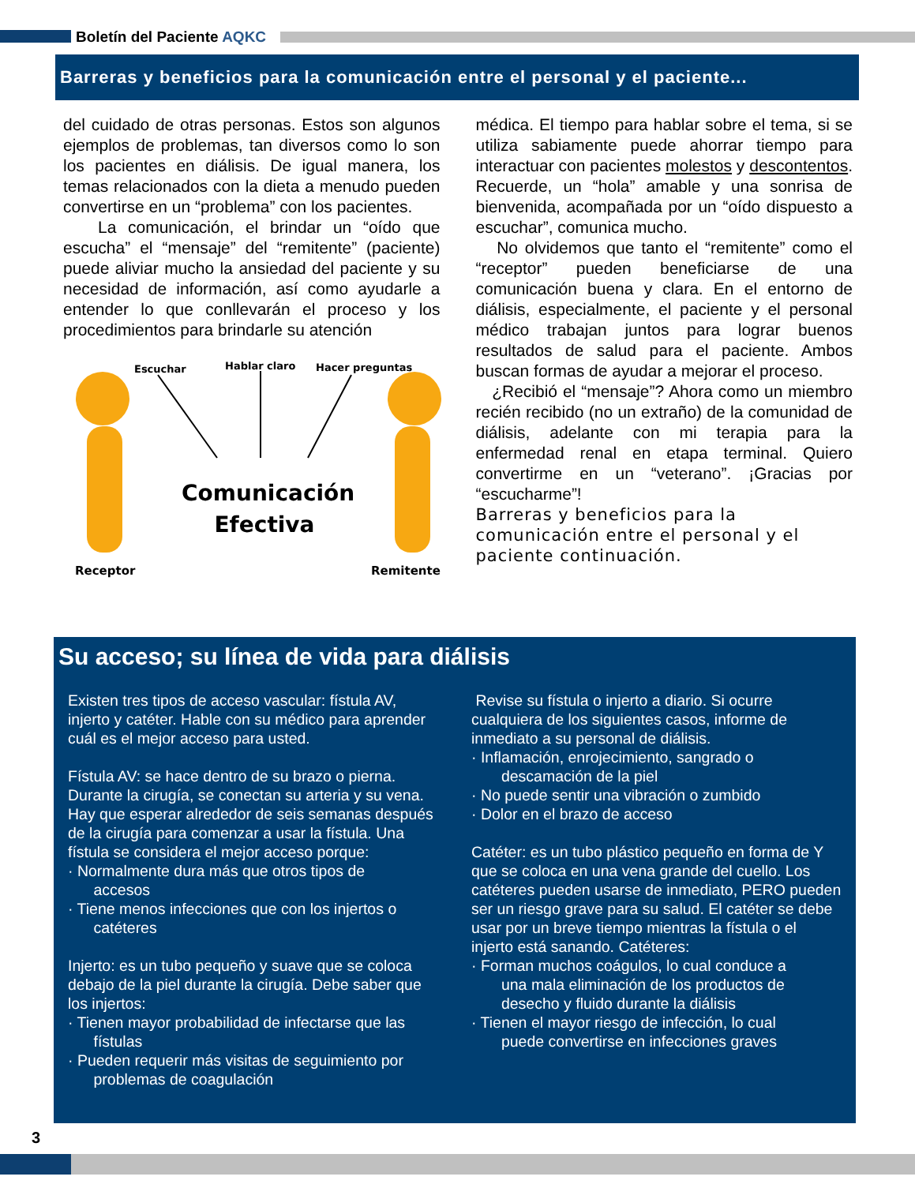Boletín del Paciente AQKC
Barreras y beneficios para la comunicación entre el personal y el paciente...
del cuidado de otras personas. Estos son algunos ejemplos de problemas, tan diversos como lo son los pacientes en diálisis. De igual manera, los temas relacionados con la dieta a menudo pueden convertirse en un “problema” con los pacientes.
La comunicación, el brindar un “oído que escucha” el “mensaje” del “remitente” (paciente) puede aliviar mucho la ansiedad del paciente y su necesidad de información, así como ayudarle a entender lo que conllevarán el proceso y los procedimientos para brindarle su atención
Escuchar Hablar claro Hacer preguntas
Comunicación Efectiva
Receptor Remitente
médica. El tiempo para hablar sobre el tema, si se utiliza sabiamente puede ahorrar tiempo para interactuar con pacientes molestos y descontentos. Recuerde, un “hola” amable y una sonrisa de bienvenida, acompañada por un “oído dispuesto a escuchar”, comunica mucho.
No olvidemos que tanto el “remitente” como el “receptor” pueden beneficiarse de una comunicación buena y clara. En el entorno de diálisis, especialmente, el paciente y el personal médico trabajan juntos para lograr buenos resultados de salud para el paciente. Ambos buscan formas de ayudar a mejorar el proceso.
¿Recibió el “mensaje”? Ahora como un miembro recién recibido (no un extraño) de la comunidad de diálisis, adelante con mi terapia para la enfermedad renal en etapa terminal. Quiero convertirme en un “veterano”. ¡Gracias por “escucharme”!
Barreras y beneficios para la comunicación entre el personal y el paciente continuación.
Su acceso; su línea de vida para diálisis
Existen tres tipos de acceso vascular: fístula AV, injerto y catéter. Hable con su médico para aprender cuál es el mejor acceso para usted.
Fístula AV: se hace dentro de su brazo o pierna. Durante la cirugía, se conectan su arteria y su vena. Hay que esperar alrededor de seis semanas después de la cirugía para comenzar a usar la fístula. Una fístula se considera el mejor acceso porque:
· Normalmente dura más que otros tipos de
accesos
· Tiene menos infecciones que con los injertos o
catéteres
Injerto: es un tubo pequeño y suave que se coloca debajo de la piel durante la cirugía. Debe saber que los injertos:
· Tienen mayor probabilidad de infectarse que las
fístulas
· Pueden requerir más visitas de seguimiento por
problemas de coagulación
Revise su fístula o injerto a diario. Si ocurre cualquiera de los siguientes casos, informe de inmediato a su personal de diálisis.
· Inflamación, enrojecimiento, sangrado o
descamación de la piel
· No puede sentir una vibración o zumbido
· Dolor en el brazo de acceso
Catéter: es un tubo plástico pequeño en forma de Y que se coloca en una vena grande del cuello. Los catéteres pueden usarse de inmediato, PERO pueden ser un riesgo grave para su salud. El catéter se debe usar por un breve tiempo mientras la fístula o el injerto está sanando. Catéteres:
· Forman muchos coágulos, lo cual conduce a
una mala eliminación de los productos de
desecho y fluido durante la diálisis
· Tienen el mayor riesgo de infección, lo cual
puede convertirse en infecciones graves
3